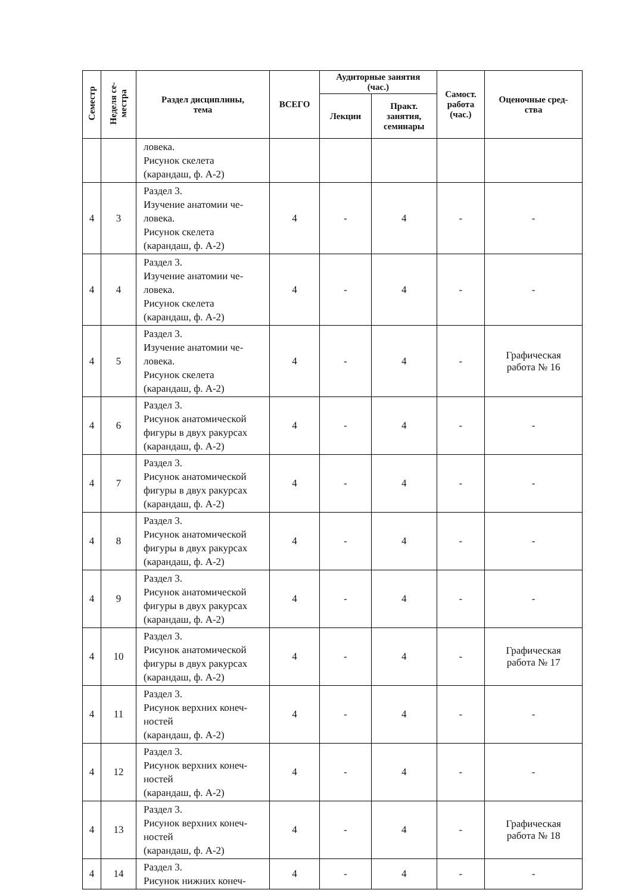| Семестр | Неделя се- местра | Раздел дисциплины, тема | ВСЕГО | Аудиторные занятия (час.) | | Самост. работа (час.) | Оценочные сред- ства |
| --- | --- | --- | --- | --- | --- | --- | --- |
| | | | | Лекции | Практ. занятия, семинары | | |
| | | ловека. Рисунок скелета (карандаш, ф. А-2) | | | | | |
| 4 | 3 | Раздел 3. Изучение анатомии че- ловека. Рисунок скелета (карандаш, ф. А-2) | 4 | - | 4 | - | - |
| 4 | 4 | Раздел 3. Изучение анатомии че- ловека. Рисунок скелета (карандаш, ф. А-2) | 4 | - | 4 | - | - |
| 4 | 5 | Раздел 3. Изучение анатомии че- ловека. Рисунок скелета (карандаш, ф. А-2) | 4 | - | 4 | - | Графическая работа № 16 |
| 4 | 6 | Раздел 3. Рисунок анатомической фигуры в двух ракурсах (карандаш, ф. А-2) | 4 | - | 4 | - | - |
| 4 | 7 | Раздел 3. Рисунок анатомической фигуры в двух ракурсах (карандаш, ф. А-2) | 4 | - | 4 | - | - |
| 4 | 8 | Раздел 3. Рисунок анатомической фигуры в двух ракурсах (карандаш, ф. А-2) | 4 | - | 4 | - | - |
| 4 | 9 | Раздел 3. Рисунок анатомической фигуры в двух ракурсах (карандаш, ф. А-2) | 4 | - | 4 | - | - |
| 4 | 10 | Раздел 3. Рисунок анатомической фигуры в двух ракурсах (карандаш, ф. А-2) | 4 | - | 4 | - | Графическая работа № 17 |
| 4 | 11 | Раздел 3. Рисунок верхних конеч- ностей (карандаш, ф. А-2) | 4 | - | 4 | - | - |
| 4 | 12 | Раздел 3. Рисунок верхних конеч- ностей (карандаш, ф. А-2) | 4 | - | 4 | - | - |
| 4 | 13 | Раздел 3. Рисунок верхних конеч- ностей (карандаш, ф. А-2) | 4 | - | 4 | - | Графическая работа № 18 |
| 4 | 14 | Раздел 3. Рисунок нижних конеч- | 4 | - | 4 | - | - |